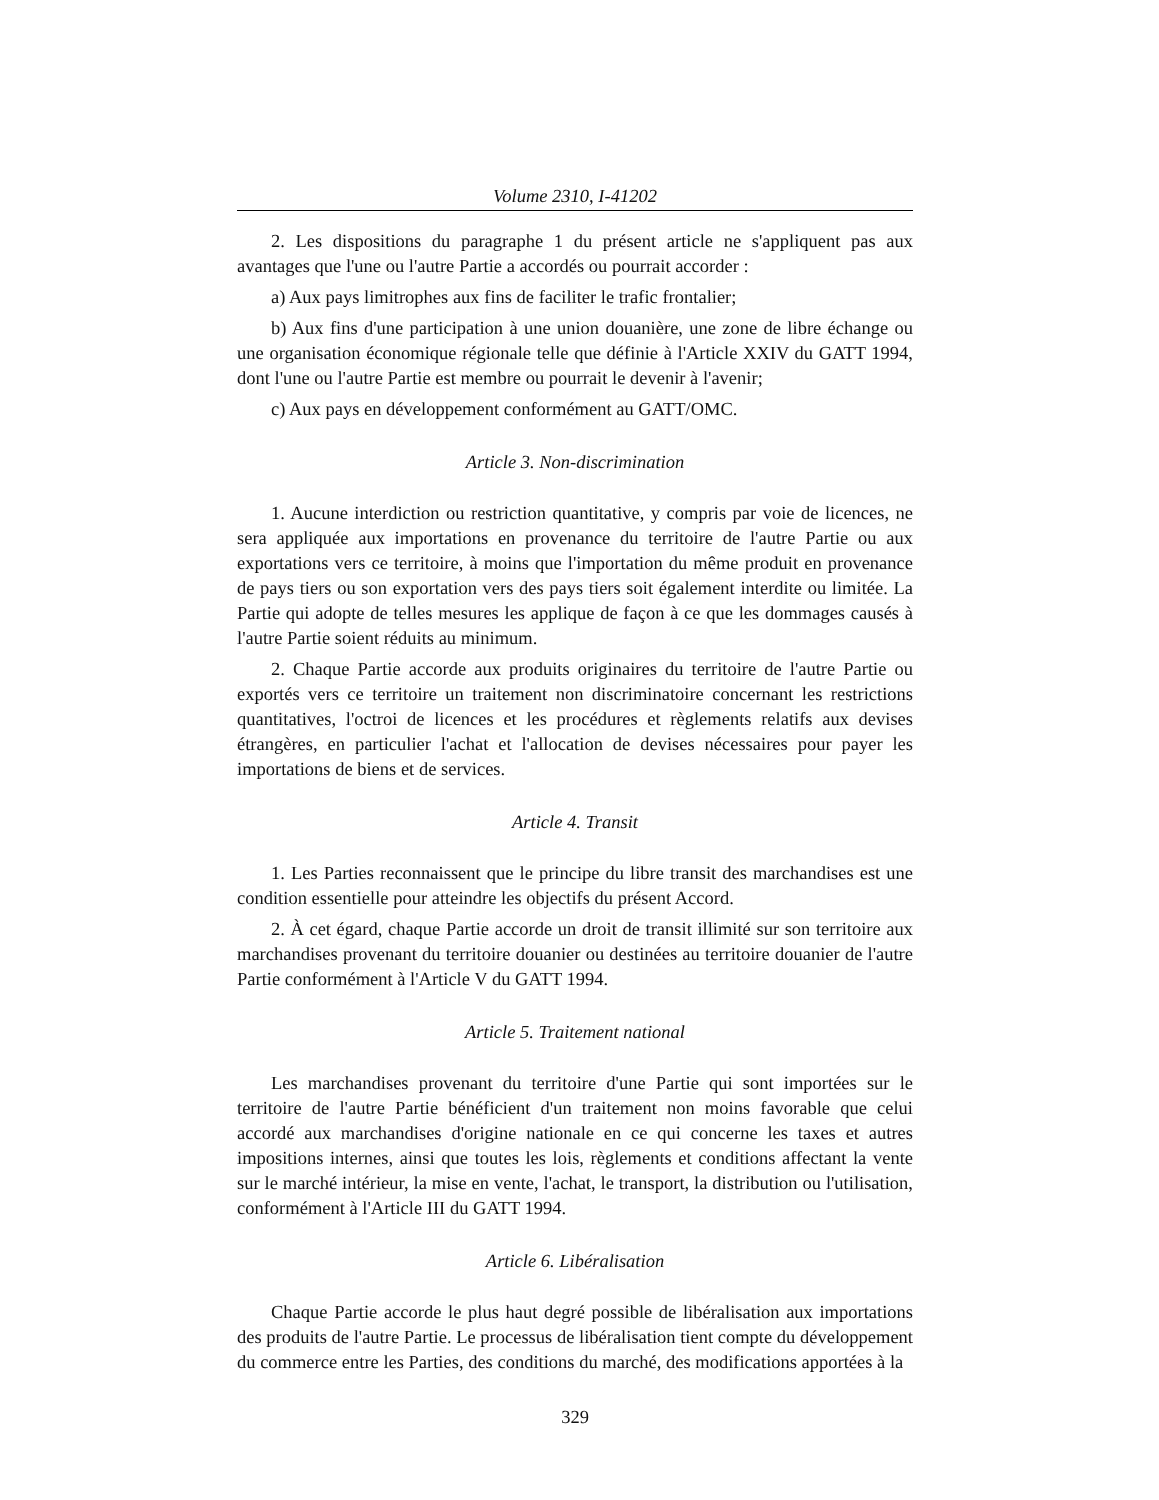Volume 2310, I-41202
2. Les dispositions du paragraphe 1 du présent article ne s'appliquent pas aux avantages que l'une ou l'autre Partie a accordés ou pourrait accorder :
a) Aux pays limitrophes aux fins de faciliter le trafic frontalier;
b) Aux fins d'une participation à une union douanière, une zone de libre échange ou une organisation économique régionale telle que définie à l'Article XXIV du GATT 1994, dont l'une ou l'autre Partie est membre ou pourrait le devenir à l'avenir;
c) Aux pays en développement conformément au GATT/OMC.
Article 3. Non-discrimination
1. Aucune interdiction ou restriction quantitative, y compris par voie de licences, ne sera appliquée aux importations en provenance du territoire de l'autre Partie ou aux exportations vers ce territoire, à moins que l'importation du même produit en provenance de pays tiers ou son exportation vers des pays tiers soit également interdite ou limitée. La Partie qui adopte de telles mesures les applique de façon à ce que les dommages causés à l'autre Partie soient réduits au minimum.
2. Chaque Partie accorde aux produits originaires du territoire de l'autre Partie ou exportés vers ce territoire un traitement non discriminatoire concernant les restrictions quantitatives, l'octroi de licences et les procédures et règlements relatifs aux devises étrangères, en particulier l'achat et l'allocation de devises nécessaires pour payer les importations de biens et de services.
Article 4. Transit
1. Les Parties reconnaissent que le principe du libre transit des marchandises est une condition essentielle pour atteindre les objectifs du présent Accord.
2. À cet égard, chaque Partie accorde un droit de transit illimité sur son territoire aux marchandises provenant du territoire douanier ou destinées au territoire douanier de l'autre Partie conformément à l'Article V du GATT 1994.
Article 5. Traitement national
Les marchandises provenant du territoire d'une Partie qui sont importées sur le territoire de l'autre Partie bénéficient d'un traitement non moins favorable que celui accordé aux marchandises d'origine nationale en ce qui concerne les taxes et autres impositions internes, ainsi que toutes les lois, règlements et conditions affectant la vente sur le marché intérieur, la mise en vente, l'achat, le transport, la distribution ou l'utilisation, conformément à l'Article III du GATT 1994.
Article 6. Libéralisation
Chaque Partie accorde le plus haut degré possible de libéralisation aux importations des produits de l'autre Partie. Le processus de libéralisation tient compte du développement du commerce entre les Parties, des conditions du marché, des modifications apportées à la
329